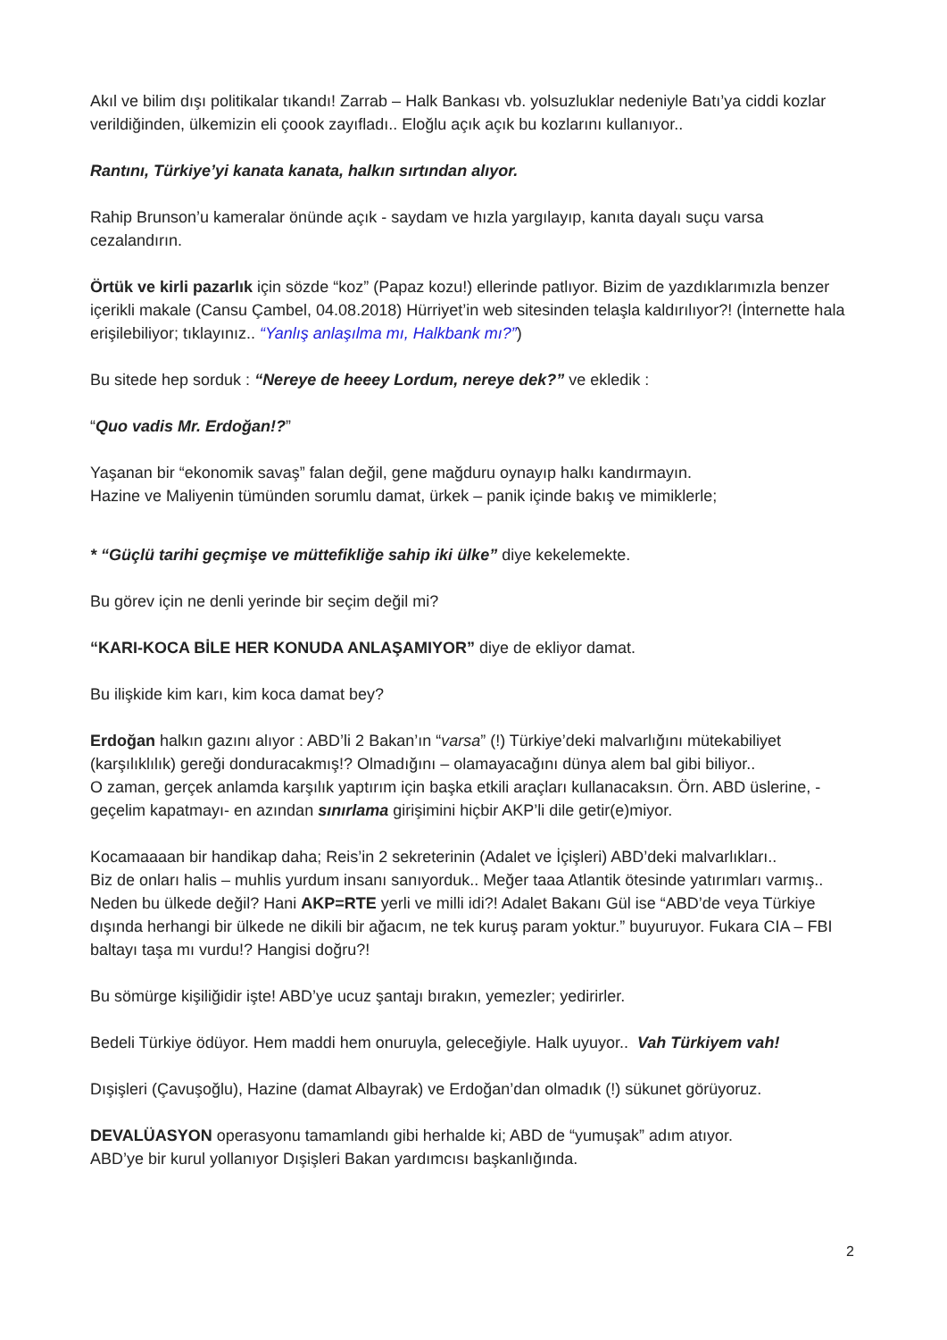Akıl ve bilim dışı politikalar tıkandı! Zarrab – Halk Bankası vb. yolsuzluklar nedeniyle Batı’ya ciddi kozlar verildiğinden, ülkemizin eli çoook zayıfladı.. Eloğlu açık açık bu kozlarını kullanıyor..
Rantını, Türkiye’yi kanata kanata, halkın sırtından alıyor.
Rahip Brunson’u kameralar önünde açık - saydam ve hızla yargılayıp, kanıta dayalı suçu varsa cezalandırın.
Örtük ve kirli pazarlık için sözde “koz” (Papaz kozu!) ellerinde patlıyor. Bizim de yazdıklarımızla benzer içerikli makale (Cansu Çambel, 04.08.2018) Hürriyet’in web sitesinden telaşla kaldırılıyor?! (İnternette hala erişilebiliyor; tıklayınız.. “Yanlış anlaşılma mı, Halkbank mı?”)
Bu sitede hep sorduk : “Nereye de heeey Lordum, nereye dek?” ve ekledik :
“Quo vadis Mr. Erdoğan!?”
Yaşanan bir “ekonomik savaş” falan değil, gene mağduru oynayıp halkı kandırmayın.
Hazine ve Maliyenin tümünden sorumlu damat, ürkek – panik içinde bakış ve mimiklerle;
* “Güçlü tarihi geçmişe ve müttefikliğe sahip iki ülke” diye kekelemekte.
Bu görev için ne denli yerinde bir seçim değil mi?
“KARI-KOCA BİLE HER KONUDA ANLAŞAMIYOR” diye de ekliyor damat.
Bu ilişkide kim karı, kim koca damat bey?
Erdoğan halkın gazını alıyor : ABD’li 2 Bakan’ın “varsa” (!) Türkiye’deki malvarlığını mütekabiliyet (karşılıklılık) gereği donduracakmış!? Olmadığını – olamayacağını dünya alem bal gibi biliyor..
O zaman, gerçek anlamda karşılık yaptırım için başka etkili araçları kullanacaksın. Örn. ABD üslerine, -geçelim kapatmayı- en azından sınırlama girişimini hiçbir AKP’li dile getir(e)miyor.
Kocamaaaan bir handikap daha; Reis’in 2 sekreterinin (Adalet ve İçişleri) ABD’deki malvarlıkları..
Biz de onları halis – muhlis yurdum insanı sanıyorduk.. Meğer taaa Atlantik ötesinde yatırımları varmış.. Neden bu ülkede değil? Hani AKP=RTE yerli ve milli idi?! Adalet Bakanı Gül ise “ABD’de veya Türkiye dışında herhangi bir ülkede ne dikili bir ağacım, ne tek kuruş param yoktur.” buyuruyor. Fukara CIA – FBI baltayı taşa mı vurdu!? Hangisi doğru?!
Bu sömürge kişiliğidir işte! ABD’ye ucuz şantajı bırakın, yemezler; yedirirler.
Bedeli Türkiye ödüyor. Hem maddi hem onuruyla, geleceğiyle. Halk uyuyor.. Vah Türkiyem vah!
Dışişleri (Çavuşoğlu), Hazine (damat Albayrak) ve Erdoğan’dan olmadık (!) sükunet görüyoruz.
DEVALÜASYON operasyonu tamamlandı gibi herhalde ki; ABD de “yumuşak” adım atıyor.
ABD’ye bir kurul yollanıyor Dışişleri Bakan yardımcısı başkanlığında.
2